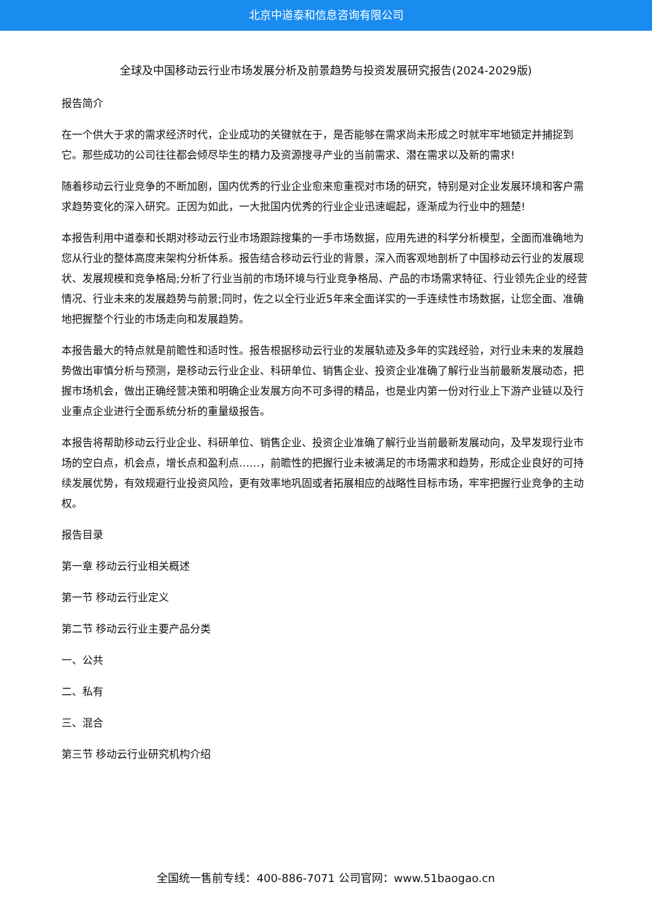北京中道泰和信息咨询有限公司
全球及中国移动云行业市场发展分析及前景趋势与投资发展研究报告(2024-2029版)
报告简介
在一个供大于求的需求经济时代，企业成功的关键就在于，是否能够在需求尚未形成之时就牢牢地锁定并捕捉到它。那些成功的公司往往都会倾尽毕生的精力及资源搜寻产业的当前需求、潜在需求以及新的需求!
随着移动云行业竞争的不断加剧，国内优秀的行业企业愈来愈重视对市场的研究，特别是对企业发展环境和客户需求趋势变化的深入研究。正因为如此，一大批国内优秀的行业企业迅速崛起，逐渐成为行业中的翘楚!
本报告利用中道泰和长期对移动云行业市场跟踪搜集的一手市场数据，应用先进的科学分析模型，全面而准确地为您从行业的整体高度来架构分析体系。报告结合移动云行业的背景，深入而客观地剖析了中国移动云行业的发展现状、发展规模和竞争格局;分析了行业当前的市场环境与行业竞争格局、产品的市场需求特征、行业领先企业的经营情况、行业未来的发展趋势与前景;同时，佐之以全行业近5年来全面详实的一手连续性市场数据，让您全面、准确地把握整个行业的市场走向和发展趋势。
本报告最大的特点就是前瞻性和适时性。报告根据移动云行业的发展轨迹及多年的实践经验，对行业未来的发展趋势做出审慎分析与预测，是移动云行业企业、科研单位、销售企业、投资企业准确了解行业当前最新发展动态，把握市场机会，做出正确经营决策和明确企业发展方向不可多得的精品，也是业内第一份对行业上下游产业链以及行业重点企业进行全面系统分析的重量级报告。
本报告将帮助移动云行业企业、科研单位、销售企业、投资企业准确了解行业当前最新发展动向，及早发现行业市场的空白点，机会点，增长点和盈利点……，前瞻性的把握行业未被满足的市场需求和趋势，形成企业良好的可持续发展优势，有效规避行业投资风险，更有效率地巩固或者拓展相应的战略性目标市场，牢牢把握行业竞争的主动权。
报告目录
第一章 移动云行业相关概述
第一节 移动云行业定义
第二节 移动云行业主要产品分类
一、公共
二、私有
三、混合
第三节 移动云行业研究机构介绍
全国统一售前专线：400-886-7071 公司官网：www.51baogao.cn